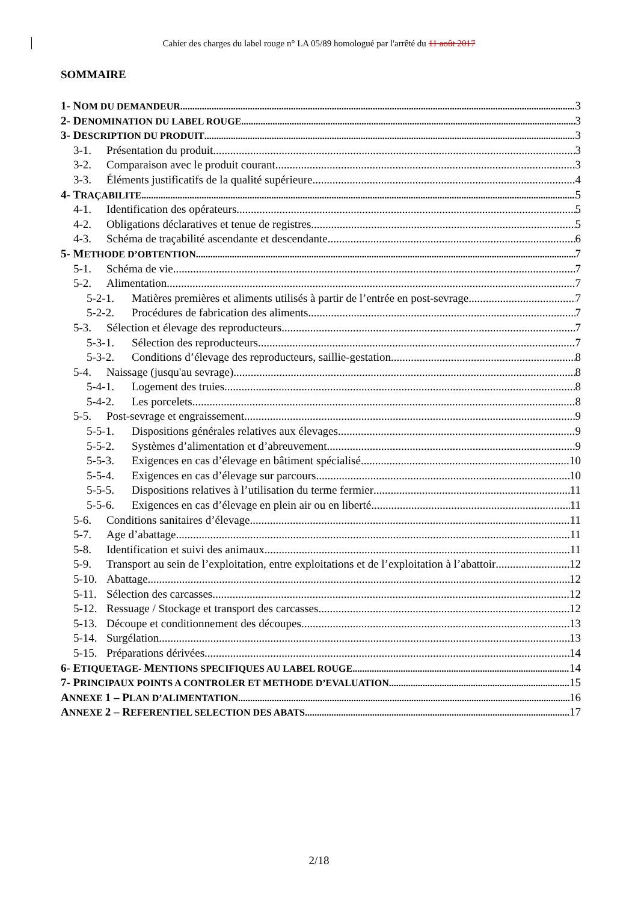Cahier des charges du label rouge n° LA 05/89 homologué par l'arrêté du 11 août 2017
SOMMAIRE
1- NOM DU DEMANDEUR 3
2- DENOMINATION DU LABEL ROUGE 3
3- DESCRIPTION DU PRODUIT 3
3-1. Présentation du produit 3
3-2. Comparaison avec le produit courant 3
3-3. Éléments justificatifs de la qualité supérieure 4
4- TRAÇABILITE 5
4-1. Identification des opérateurs 5
4-2. Obligations déclaratives et tenue de registres 5
4-3. Schéma de traçabilité ascendante et descendante 6
5- METHODE D’OBTENTION 7
5-1. Schéma de vie 7
5-2. Alimentation 7
5-2-1. Matières premières et aliments utilisés à partir de l’entrée en post-sevrage 7
5-2-2. Procédures de fabrication des aliments 7
5-3. Sélection et élevage des reproducteurs 7
5-3-1. Sélection des reproducteurs 7
5-3-2. Conditions d’élevage des reproducteurs, saillie-gestation 8
5-4. Naissage (jusqu'au sevrage) 8
5-4-1. Logement des truies 8
5-4-2. Les porcelets 8
5-5. Post-sevrage et engraissement 9
5-5-1. Dispositions générales relatives aux élevages 9
5-5-2. Systèmes d’alimentation et d’abreuvement 9
5-5-3. Exigences en cas d’élevage en bâtiment spécialisé 10
5-5-4. Exigences en cas d’élevage sur parcours 10
5-5-5. Dispositions relatives à l’utilisation du terme fermier 11
5-5-6. Exigences en cas d’élevage en plein air ou en liberté 11
5-6. Conditions sanitaires d’élevage 11
5-7. Age d’abattage 11
5-8. Identification et suivi des animaux 11
5-9. Transport au sein de l’exploitation, entre exploitations et de l’exploitation à l’abattoir 12
5-10. Abattage 12
5-11. Sélection des carcasses 12
5-12. Ressuage / Stockage et transport des carcasses 12
5-13. Découpe et conditionnement des découpes 13
5-14. Surgélation 13
5-15. Préparations dérivées 14
6- ETIQUETAGE- MENTIONS SPECIFIQUES AU LABEL ROUGE 14
7- PRINCIPAUX POINTS A CONTROLER ET METHODE D’EVALUATION 15
ANNEXE 1 – PLAN D’ALIMENTATION 16
ANNEXE 2 – REFERENTIEL SELECTION DES ABATS 17
2/18